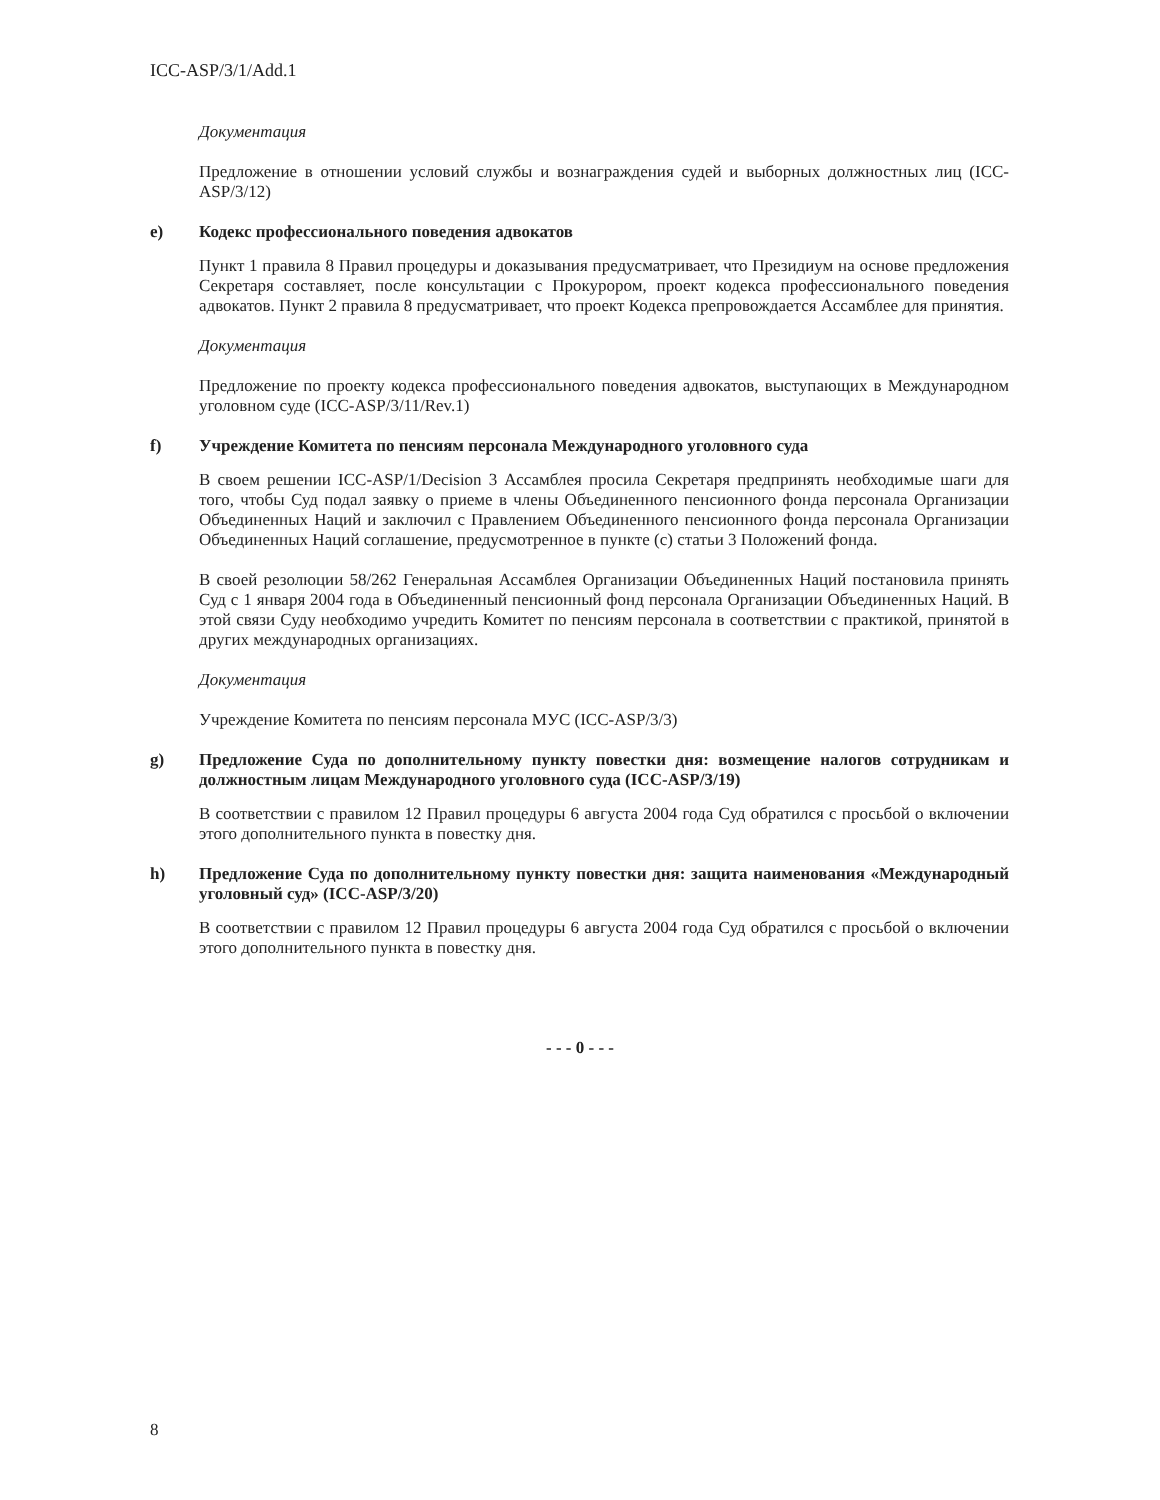ICC-ASP/3/1/Add.1
Документация
Предложение в отношении условий службы и вознаграждения судей и выборных должностных лиц (ICC-ASP/3/12)
e) Кодекс профессионального поведения адвокатов
Пункт 1 правила 8 Правил процедуры и доказывания предусматривает, что Президиум на основе предложения Секретаря составляет, после консультации с Прокурором, проект кодекса профессионального поведения адвокатов. Пункт 2 правила 8 предусматривает, что проект Кодекса препровождается Ассамблее для принятия.
Документация
Предложение по проекту кодекса профессионального поведения адвокатов, выступающих в Международном уголовном суде (ICC-ASP/3/11/Rev.1)
f) Учреждение Комитета по пенсиям персонала Международного уголовного суда
В своем решении ICC-ASP/1/Decision 3 Ассамблея просила Секретаря предпринять необходимые шаги для того, чтобы Суд подал заявку о приеме в члены Объединенного пенсионного фонда персонала Организации Объединенных Наций и заключил с Правлением Объединенного пенсионного фонда персонала Организации Объединенных Наций соглашение, предусмотренное в пункте (с) статьи 3 Положений фонда.
В своей резолюции 58/262 Генеральная Ассамблея Организации Объединенных Наций постановила принять Суд с 1 января 2004 года в Объединенный пенсионный фонд персонала Организации Объединенных Наций. В этой связи Суду необходимо учредить Комитет по пенсиям персонала в соответствии с практикой, принятой в других международных организациях.
Документация
Учреждение Комитета по пенсиям персонала МУС (ICC-ASP/3/3)
g) Предложение Суда по дополнительному пункту повестки дня: возмещение налогов сотрудникам и должностным лицам Международного уголовного суда (ICC-ASP/3/19)
В соответствии с правилом 12 Правил процедуры 6 августа 2004 года Суд обратился с просьбой о включении этого дополнительного пункта в повестку дня.
h) Предложение Суда по дополнительному пункту повестки дня: защита наименования «Международный уголовный суд» (ICC-ASP/3/20)
В соответствии с правилом 12 Правил процедуры 6 августа 2004 года Суд обратился с просьбой о включении этого дополнительного пункта в повестку дня.
- - - 0 - - -
8